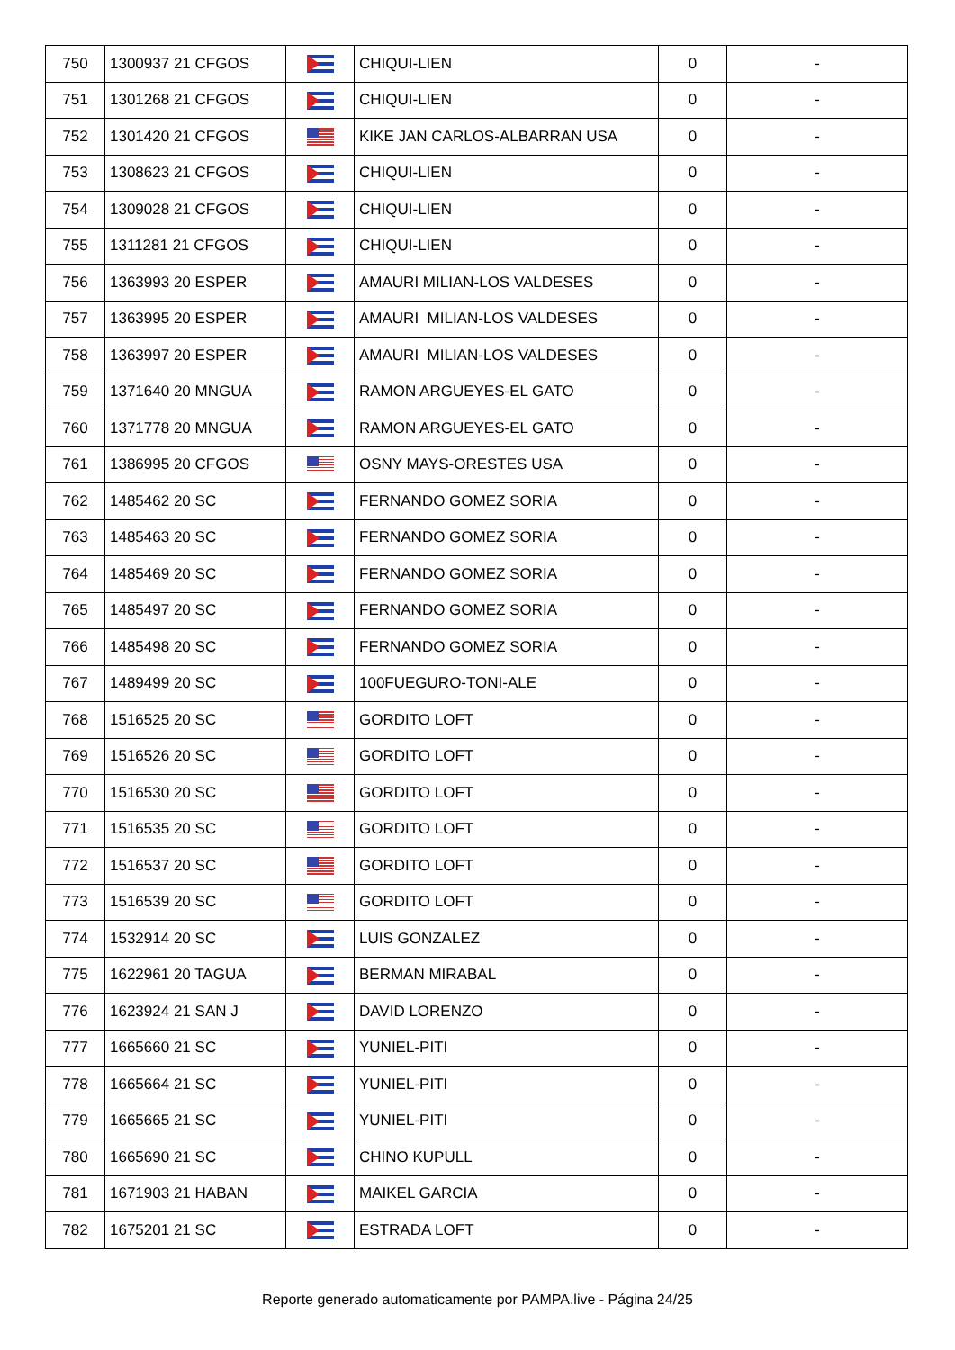| 750 | 1300937 21 CFGOS | | CHIQUI-LIEN | 0 | - |
| 751 | 1301268 21 CFGOS | | CHIQUI-LIEN | 0 | - |
| 752 | 1301420 21 CFGOS | | KIKE JAN CARLOS-ALBARRAN USA | 0 | - |
| 753 | 1308623 21 CFGOS | | CHIQUI-LIEN | 0 | - |
| 754 | 1309028 21 CFGOS | | CHIQUI-LIEN | 0 | - |
| 755 | 1311281 21 CFGOS | | CHIQUI-LIEN | 0 | - |
| 756 | 1363993 20 ESPER | | AMAURI MILIAN-LOS VALDESES | 0 | - |
| 757 | 1363995 20 ESPER | | AMAURI MILIAN-LOS VALDESES | 0 | - |
| 758 | 1363997 20 ESPER | | AMAURI MILIAN-LOS VALDESES | 0 | - |
| 759 | 1371640 20 MNGUA | | RAMON ARGUEYES-EL GATO | 0 | - |
| 760 | 1371778 20 MNGUA | | RAMON ARGUEYES-EL GATO | 0 | - |
| 761 | 1386995 20 CFGOS | | OSNY MAYS-ORESTES USA | 0 | - |
| 762 | 1485462 20 SC | | FERNANDO GOMEZ SORIA | 0 | - |
| 763 | 1485463 20 SC | | FERNANDO GOMEZ SORIA | 0 | - |
| 764 | 1485469 20 SC | | FERNANDO GOMEZ SORIA | 0 | - |
| 765 | 1485497 20 SC | | FERNANDO GOMEZ SORIA | 0 | - |
| 766 | 1485498 20 SC | | FERNANDO GOMEZ SORIA | 0 | - |
| 767 | 1489499 20 SC | | 100FUEGURO-TONI-ALE | 0 | - |
| 768 | 1516525 20 SC | | GORDITO LOFT | 0 | - |
| 769 | 1516526 20 SC | | GORDITO LOFT | 0 | - |
| 770 | 1516530 20 SC | | GORDITO LOFT | 0 | - |
| 771 | 1516535 20 SC | | GORDITO LOFT | 0 | - |
| 772 | 1516537 20 SC | | GORDITO LOFT | 0 | - |
| 773 | 1516539 20 SC | | GORDITO LOFT | 0 | - |
| 774 | 1532914 20 SC | | LUIS GONZALEZ | 0 | - |
| 775 | 1622961 20 TAGUA | | BERMAN MIRABAL | 0 | - |
| 776 | 1623924 21 SAN J | | DAVID LORENZO | 0 | - |
| 777 | 1665660 21 SC | | YUNIEL-PITI | 0 | - |
| 778 | 1665664 21 SC | | YUNIEL-PITI | 0 | - |
| 779 | 1665665 21 SC | | YUNIEL-PITI | 0 | - |
| 780 | 1665690 21 SC | | CHINO KUPULL | 0 | - |
| 781 | 1671903 21 HABAN | | MAIKEL GARCIA | 0 | - |
| 782 | 1675201 21 SC | | ESTRADA LOFT | 0 | - |
Reporte generado automaticamente por PAMPA.live - Página 24/25